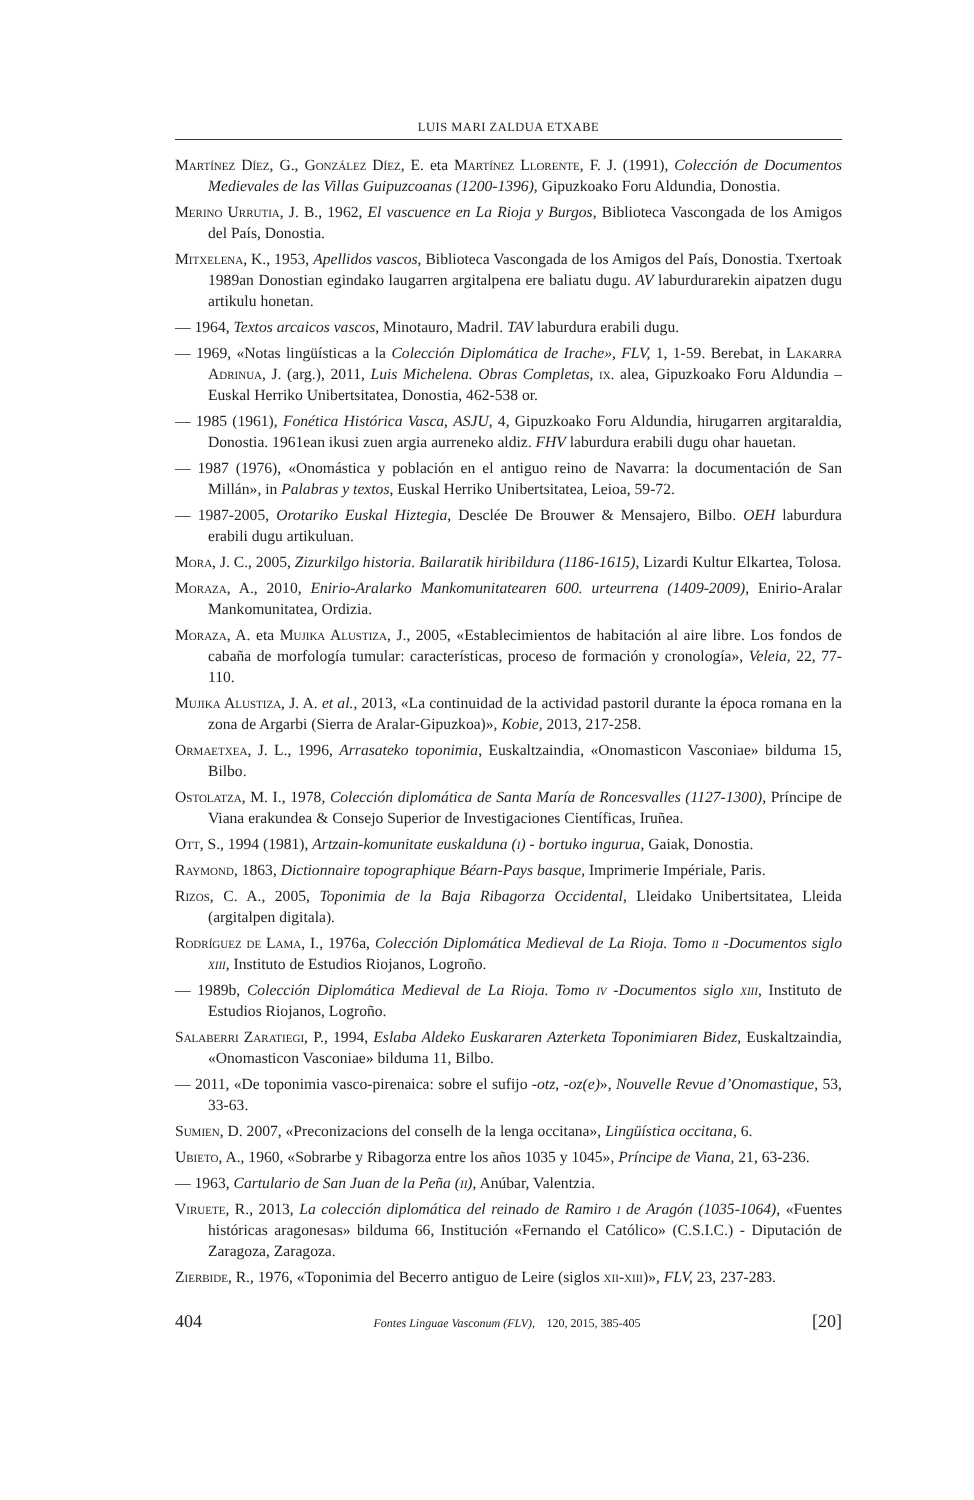LUIS MARI ZALDUA ETXABE
Martínez Díez, G., González Díez, E. eta Martínez Llorente, F. J. (1991), Colección de Documentos Medievales de las Villas Guipuzcoanas (1200-1396), Gipuzkoako Foru Aldundia, Donostia.
Merino Urrutia, J. B., 1962, El vascuence en La Rioja y Burgos, Biblioteca Vascongada de los Amigos del País, Donostia.
Mitxelena, K., 1953, Apellidos vascos, Biblioteca Vascongada de los Amigos del País, Donostia. Txertoak 1989an Donostian egindako laugarren argitalpena ere baliatu dugu. AV laburdurarekin aipatzen dugu artikulu honetan.
— 1964, Textos arcaicos vascos, Minotauro, Madril. TAV laburdura erabili dugu.
— 1969, «Notas lingüísticas a la Colección Diplomática de Irache», FLV, 1, 1-59. Berebat, in Lakarra Adrinua, J. (arg.), 2011, Luis Michelena. Obras Completas, ix. alea, Gipuzkoako Foru Aldundia – Euskal Herriko Unibertsitatea, Donostia, 462-538 or.
— 1985 (1961), Fonética Histórica Vasca, ASJU, 4, Gipuzkoako Foru Aldundia, hirugarren argitaraldia, Donostia. 1961ean ikusi zuen argia aurreneko aldiz. FHV laburdura erabili dugu ohar hauetan.
— 1987 (1976), «Onomástica y población en el antiguo reino de Navarra: la documentación de San Millán», in Palabras y textos, Euskal Herriko Unibertsitatea, Leioa, 59-72.
— 1987-2005, Orotariko Euskal Hiztegia, Desclée De Brouwer & Mensajero, Bilbo. OEH laburdura erabili dugu artikuluan.
Mora, J. C., 2005, Zizurkilgo historia. Bailaratik hiribildura (1186-1615), Lizardi Kultur Elkartea, Tolosa.
Moraza, A., 2010, Enirio-Aralarko Mankomunitatearen 600. urteurrena (1409-2009), Enirio-Aralar Mankomunitatea, Ordizia.
Moraza, A. eta Mujika Alustiza, J., 2005, «Establecimientos de habitación al aire libre. Los fondos de cabaña de morfología tumular: características, proceso de formación y cronología», Veleia, 22, 77-110.
Mujika Alustiza, J. A. et al., 2013, «La continuidad de la actividad pastoril durante la época romana en la zona de Argarbi (Sierra de Aralar-Gipuzkoa)», Kobie, 2013, 217-258.
Ormaetxea, J. L., 1996, Arrasateko toponimia, Euskaltzaindia, «Onomasticon Vasconiae» bilduma 15, Bilbo.
Ostolatza, M. I., 1978, Colección diplomática de Santa María de Roncesvalles (1127-1300), Príncipe de Viana erakundea & Consejo Superior de Investigaciones Científicas, Iruñea.
Ott, S., 1994 (1981), Artzain-komunitate euskalduna (i) - bortuko ingurua, Gaiak, Donostia.
Raymond, 1863, Dictionnaire topographique Béarn-Pays basque, Imprimerie Impériale, Paris.
Rizos, C. A., 2005, Toponimia de la Baja Ribagorza Occidental, Lleidako Unibertsitatea, Lleida (argitalpen digitala).
Rodríguez de Lama, I., 1976a, Colección Diplomática Medieval de La Rioja. Tomo ii -Documentos siglo xiii, Instituto de Estudios Riojanos, Logroño.
— 1989b, Colección Diplomática Medieval de La Rioja. Tomo iv -Documentos siglo xiii, Instituto de Estudios Riojanos, Logroño.
Salaberri Zaratiegi, P., 1994, Eslaba Aldeko Euskararen Azterketa Toponimiaren Bidez, Euskaltzaindia, «Onomasticon Vasconiae» bilduma 11, Bilbo.
— 2011, «De toponimia vasco-pirenaica: sobre el sufijo -otz, -oz(e)», Nouvelle Revue d’Onomastique, 53, 33-63.
Sumien, D. 2007, «Preconizacions del conselh de la lenga occitana», Lingüística occitana, 6.
Ubieto, A., 1960, «Sobrarbe y Ribagorza entre los años 1035 y 1045», Príncipe de Viana, 21, 63-236.
— 1963, Cartulario de San Juan de la Peña (ii), Anúbar, Valentzia.
Viruete, R., 2013, La colección diplomática del reinado de Ramiro i de Aragón (1035-1064), «Fuentes históricas aragonesas» bilduma 66, Institución «Fernando el Católico» (C.S.I.C.) - Diputación de Zaragoza, Zaragoza.
Zierbide, R., 1976, «Toponimia del Becerro antiguo de Leire (siglos xii-xiii)», FLV, 23, 237-283.
404 Fontes Linguae Vasconum (FLV), 120, 2015, 385-405 [20]